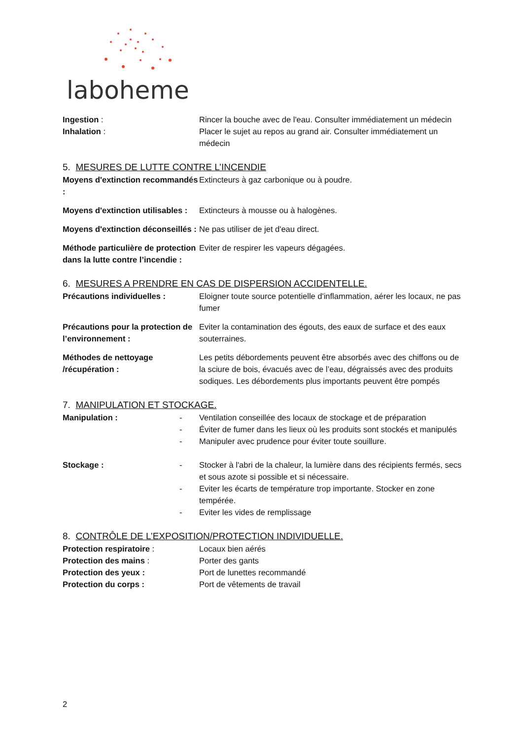laboheme
Ingestion : Rincer la bouche avec de l'eau. Consulter immédiatement un médecin
Inhalation : Placer le sujet au repos au grand air. Consulter immédiatement un médecin
5. MESURES DE LUTTE CONTRE L’INCENDIE
Moyens d'extinction recommandés :
Extincteurs à gaz carbonique ou à poudre.
Moyens d'extinction utilisables :
Extincteurs à mousse ou à halogènes.
Moyens d'extinction déconseillés :
Ne pas utiliser de jet d'eau direct.
Méthode particulière de protection dans la lutte contre l’incendie :
Eviter de respirer les vapeurs dégagées.
6. MESURES A PRENDRE EN CAS DE DISPERSION ACCIDENTELLE.
Précautions individuelles : Eloigner toute source potentielle d'inflammation, aérer les locaux, ne pas fumer
Précautions pour la protection de l’environnement :
Eviter la contamination des égouts, des eaux de surface et des eaux souterraines.
Méthodes de nettoyage /récupération :
Les petits débordements peuvent être absorbés avec des chiffons ou de la sciure de bois, évacués avec de l’eau, dégraissés avec des produits sodiques. Les débordements plus importants peuvent être pompés
7. MANIPULATION ET STOCKAGE.
Manipulation : - Ventilation conseillée des locaux de stockage et de préparation
- Éviter de fumer dans les lieux où les produits sont stockés et manipulés
- Manipuler avec prudence pour éviter toute souillure.
Stockage : - Stocker à l'abri de la chaleur, la lumière dans des récipients fermés, secs et sous azote si possible et si nécessaire.
- Eviter les écarts de température trop importante. Stocker en zone tempérée.
- Eviter les vides de remplissage
8. CONTRÔLE DE L’EXPOSITION/PROTECTION INDIVIDUELLE.
Protection respiratoire : Locaux bien aérés
Protection des mains : Porter des gants
Protection des yeux : Port de lunettes recommandé
Protection du corps : Port de vêtements de travail
2